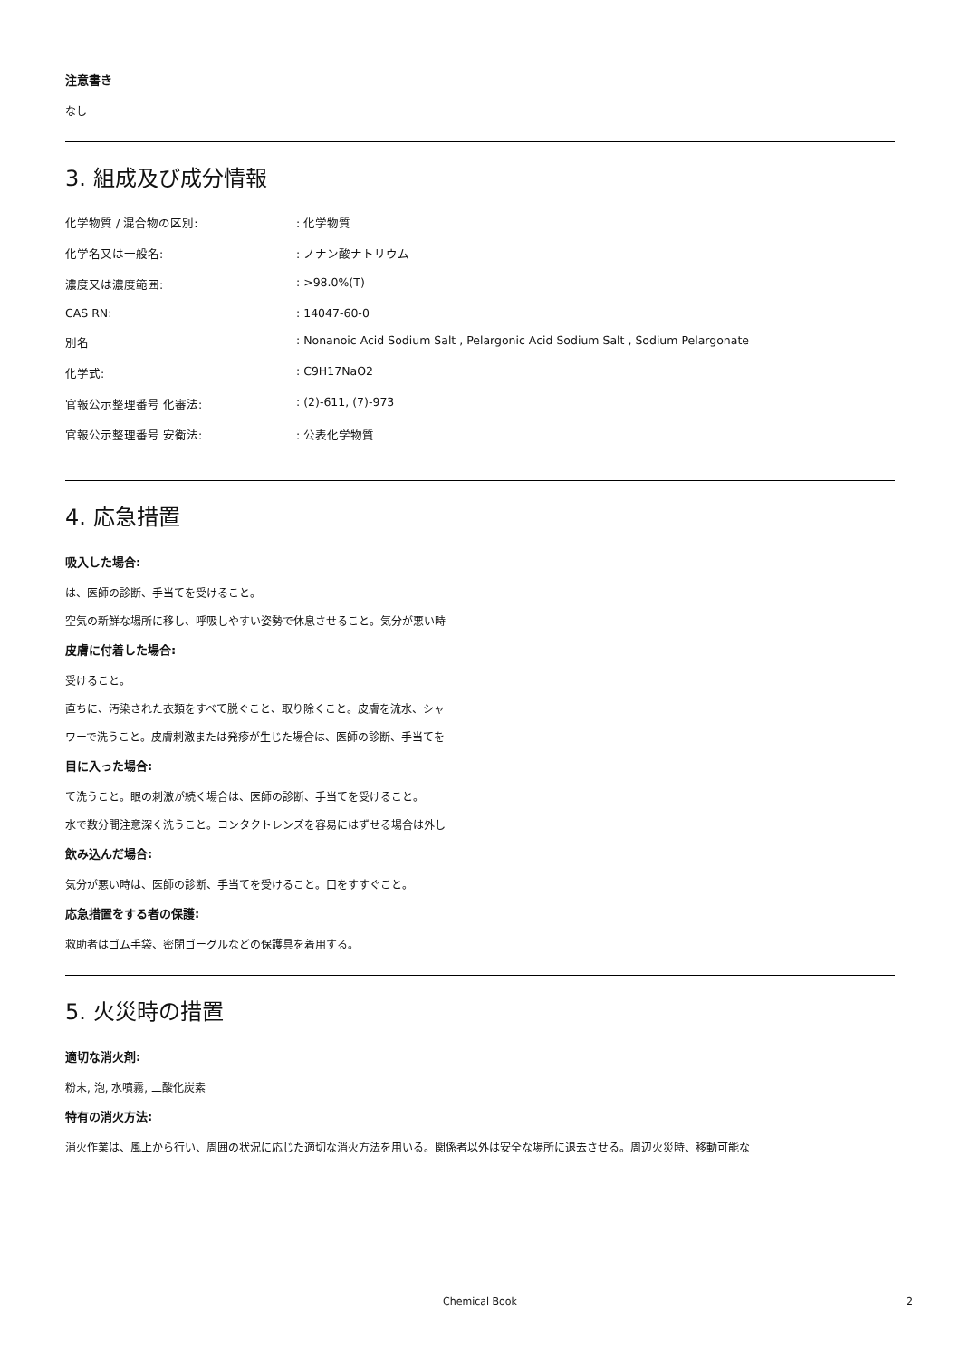注意書き
なし
3. 組成及び成分情報
| 化学物質 / 混合物の区別: | : 化学物質 |
| 化学名又は一般名: | : ノナン酸ナトリウム |
| 濃度又は濃度範囲: | : >98.0%(T) |
| CAS RN: | : 14047-60-0 |
| 別名 | : Nonanoic Acid Sodium Salt , Pelargonic Acid Sodium Salt , Sodium Pelargonate |
| 化学式: | : C9H17NaO2 |
| 官報公示整理番号 化審法: | : (2)-611, (7)-973 |
| 官報公示整理番号 安衛法: | : 公表化学物質 |
4. 応急措置
吸入した場合:
は、医師の診断、手当てを受けること。
空気の新鮮な場所に移し、呼吸しやすい姿勢で休息させること。気分が悪い時
皮膚に付着した場合:
受けること。
直ちに、汚染された衣類をすべて脱ぐこと、取り除くこと。皮膚を流水、シャ
ワーで洗うこと。皮膚刺激または発疹が生じた場合は、医師の診断、手当てを
目に入った場合:
て洗うこと。眼の刺激が続く場合は、医師の診断、手当てを受けること。
水で数分間注意深く洗うこと。コンタクトレンズを容易にはずせる場合は外し
飲み込んだ場合:
気分が悪い時は、医師の診断、手当てを受けること。口をすすぐこと。
応急措置をする者の保護:
救助者はゴム手袋、密閉ゴーグルなどの保護具を着用する。
5. 火災時の措置
適切な消火剤:
粉末, 泡, 水噴霧, 二酸化炭素
特有の消火方法:
消火作業は、風上から行い、周囲の状況に応じた適切な消火方法を用いる。関係者以外は安全な場所に退去させる。周辺火災時、移動可能な
Chemical Book 2